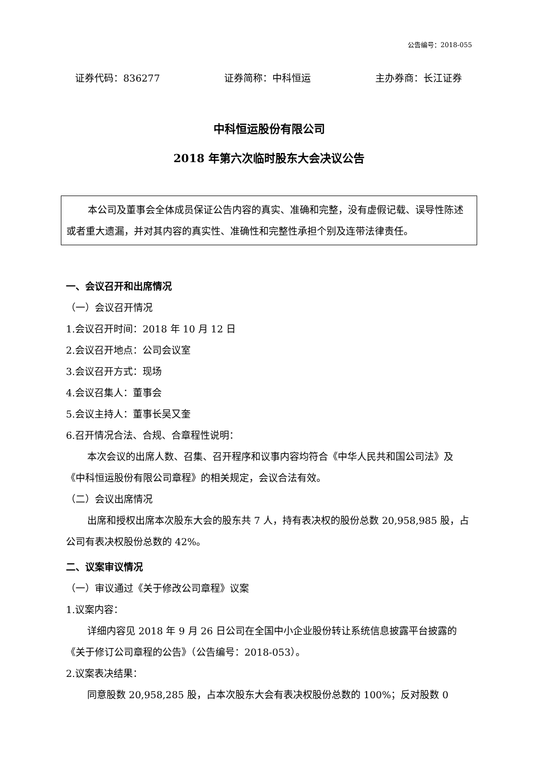公告编号：2018-055
证券代码：836277 证券简称：中科恒运 主办券商：长江证券
中科恒运股份有限公司
2018 年第六次临时股东大会决议公告
本公司及董事会全体成员保证公告内容的真实、准确和完整，没有虚假记载、误导性陈述或者重大遗漏，并对其内容的真实性、准确性和完整性承担个别及连带法律责任。
一、会议召开和出席情况
（一）会议召开情况
1.会议召开时间：2018 年 10 月 12 日
2.会议召开地点：公司会议室
3.会议召开方式：现场
4.会议召集人：董事会
5.会议主持人：董事长吴又奎
6.召开情况合法、合规、合章程性说明：
本次会议的出席人数、召集、召开程序和议事内容均符合《中华人民共和国公司法》及《中科恒运股份有限公司章程》的相关规定，会议合法有效。
（二）会议出席情况
出席和授权出席本次股东大会的股东共 7 人，持有表决权的股份总数 20,958,985 股，占公司有表决权股份总数的 42%。
二、议案审议情况
（一）审议通过《关于修改公司章程》议案
1.议案内容：
详细内容见 2018 年 9 月 26 日公司在全国中小企业股份转让系统信息披露平台披露的《关于修订公司章程的公告》（公告编号：2018-053）。
2.议案表决结果：
同意股数 20,958,285 股，占本次股东大会有表决权股份总数的 100%；反对股数 0